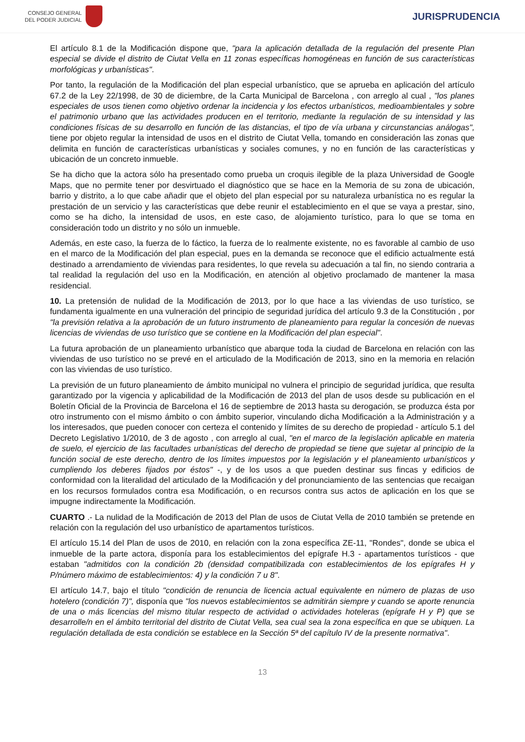CONSEJO GENERAL
DEL PODER JUDICIAL
JURISPRUDENCIA
El artículo 8.1 de la Modificación dispone que, "para la aplicación detallada de la regulación del presente Plan especial se divide el distrito de Ciutat Vella en 11 zonas específicas homogéneas en función de sus características morfológicas y urbanísticas".
Por tanto, la regulación de la Modificación del plan especial urbanístico, que se aprueba en aplicación del artículo 67.2 de la Ley 22/1998, de 30 de diciembre, de la Carta Municipal de Barcelona , con arreglo al cual , "los planes especiales de usos tienen como objetivo ordenar la incidencia y los efectos urbanísticos, medioambientales y sobre el patrimonio urbano que las actividades producen en el territorio, mediante la regulación de su intensidad y las condiciones físicas de su desarrollo en función de las distancias, el tipo de vía urbana y circunstancias análogas", tiene por objeto regular la intensidad de usos en el distrito de Ciutat Vella, tomando en consideración las zonas que delimita en función de características urbanísticas y sociales comunes, y no en función de las características y ubicación de un concreto inmueble.
Se ha dicho que la actora sólo ha presentado como prueba un croquis ilegible de la plaza Universidad de Google Maps, que no permite tener por desvirtuado el diagnóstico que se hace en la Memoria de su zona de ubicación, barrio y distrito, a lo que cabe añadir que el objeto del plan especial por su naturaleza urbanística no es regular la prestación de un servicio y las características que debe reunir el establecimiento en el que se vaya a prestar, sino, como se ha dicho, la intensidad de usos, en este caso, de alojamiento turístico, para lo que se toma en consideración todo un distrito y no sólo un inmueble.
Además, en este caso, la fuerza de lo fáctico, la fuerza de lo realmente existente, no es favorable al cambio de uso en el marco de la Modificación del plan especial, pues en la demanda se reconoce que el edificio actualmente está destinado a arrendamiento de viviendas para residentes, lo que revela su adecuación a tal fin, no siendo contraria a tal realidad la regulación del uso en la Modificación, en atención al objetivo proclamado de mantener la masa residencial.
10. La pretensión de nulidad de la Modificación de 2013, por lo que hace a las viviendas de uso turístico, se fundamenta igualmente en una vulneración del principio de seguridad jurídica del artículo 9.3 de la Constitución , por "la previsión relativa a la aprobación de un futuro instrumento de planeamiento para regular la concesión de nuevas licencias de viviendas de uso turístico que se contiene en la Modificación del plan especial".
La futura aprobación de un planeamiento urbanístico que abarque toda la ciudad de Barcelona en relación con las viviendas de uso turístico no se prevé en el articulado de la Modificación de 2013, sino en la memoria en relación con las viviendas de uso turístico.
La previsión de un futuro planeamiento de ámbito municipal no vulnera el principio de seguridad jurídica, que resulta garantizado por la vigencia y aplicabilidad de la Modificación de 2013 del plan de usos desde su publicación en el Boletín Oficial de la Provincia de Barcelona el 16 de septiembre de 2013 hasta su derogación, se produzca ésta por otro instrumento con el mismo ámbito o con ámbito superior, vinculando dicha Modificación a la Administración y a los interesados, que pueden conocer con certeza el contenido y límites de su derecho de propiedad - artículo 5.1 del Decreto Legislativo 1/2010, de 3 de agosto , con arreglo al cual, "en el marco de la legislación aplicable en materia de suelo, el ejercicio de las facultades urbanísticas del derecho de propiedad se tiene que sujetar al principio de la función social de este derecho, dentro de los límites impuestos por la legislación y el planeamiento urbanísticos y cumpliendo los deberes fijados por éstos" -, y de los usos a que pueden destinar sus fincas y edificios de conformidad con la literalidad del articulado de la Modificación y del pronunciamiento de las sentencias que recaigan en los recursos formulados contra esa Modificación, o en recursos contra sus actos de aplicación en los que se impugne indirectamente la Modificación.
CUARTO .- La nulidad de la Modificación de 2013 del Plan de usos de Ciutat Vella de 2010 también se pretende en relación con la regulación del uso urbanístico de apartamentos turísticos.
El artículo 15.14 del Plan de usos de 2010, en relación con la zona específica ZE-11, "Rondes", donde se ubica el inmueble de la parte actora, disponía para los establecimientos del epígrafe H.3 - apartamentos turísticos - que estaban "admitidos con la condición 2b (densidad compatibilizada con establecimientos de los epígrafes H y P/número máximo de establecimientos: 4) y la condición 7 u 8".
El artículo 14.7, bajo el título "condición de renuncia de licencia actual equivalente en número de plazas de uso hotelero (condición 7)", disponía que "los nuevos establecimientos se admitirán siempre y cuando se aporte renuncia de una o más licencias del mismo titular respecto de actividad o actividades hoteleras (epígrafe H y P) que se desarrolle/n en el ámbito territorial del distrito de Ciutat Vella, sea cual sea la zona específica en que se ubiquen. La regulación detallada de esta condición se establece en la Sección 5ª del capítulo IV de la presente normativa".
13